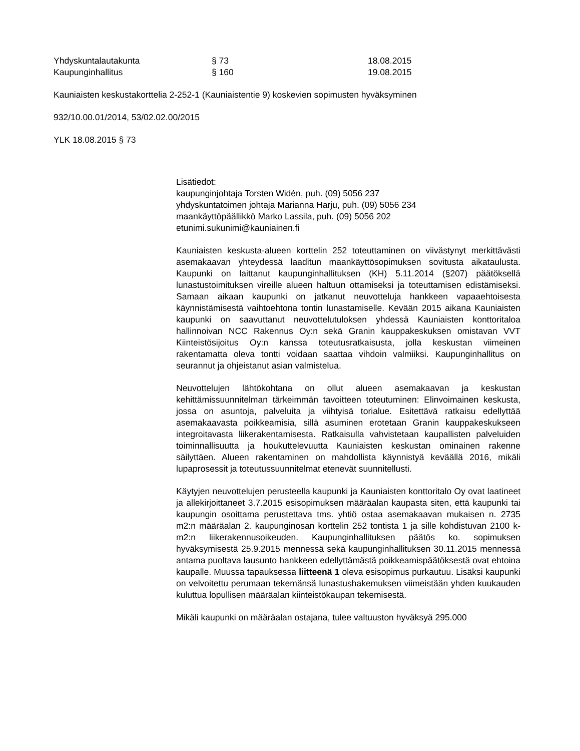Yhdyskuntalautakunta § 73 18.08.2015
Kaupunginhallitus § 160 19.08.2015
Kauniaisten keskustakorttelia 2-252-1 (Kauniaistentie 9) koskevien sopimusten hyväksyminen
932/10.00.01/2014, 53/02.02.00/2015
YLK 18.08.2015 § 73
Lisätiedot:
kaupunginjohtaja Torsten Widén, puh. (09) 5056 237
yhdyskuntatoimen johtaja Marianna Harju, puh. (09) 5056 234
maankäyttöpäällikkö Marko Lassila, puh. (09) 5056 202
etunimi.sukunimi@kauniainen.fi
Kauniaisten keskusta-alueen korttelin 252 toteuttaminen on viivästynyt merkittävästi asemakaavan yhteydessä laaditun maankäyttösopimuksen sovitusta aikataulusta. Kaupunki on laittanut kaupunginhallituksen (KH) 5.11.2014 (§207) päätöksellä lunastustoimituksen vireille alueen haltuun ottamiseksi ja toteuttamisen edistämiseksi. Samaan aikaan kaupunki on jatkanut neuvotteluja hankkeen vapaaehtoisesta käynnistämisestä vaihtoehtona tontin lunastamiselle. Kevään 2015 aikana Kauniaisten kaupunki on saavuttanut neuvottelutuloksen yhdessä Kauniaisten konttoritaloa hallinnoivan NCC Rakennus Oy:n sekä Granin kauppakeskuksen omistavan VVT Kiinteistösijoitus Oy:n kanssa toteutusratkaisusta, jolla keskustan viimeinen rakentamatta oleva tontti voidaan saattaa vihdoin valmiiksi. Kaupunginhallitus on seurannut ja ohjeistanut asian valmistelua.
Neuvottelujen lähtökohtana on ollut alueen asemakaavan ja keskustan kehittämissuunnitelman tärkeimmän tavoitteen toteutuminen: Elinvoimainen keskusta, jossa on asuntoja, palveluita ja viihtyisä torialue. Esitettävä ratkaisu edellyttää asemakaavasta poikkeamisia, sillä asuminen erotetaan Granin kauppakeskukseen integroitavasta liikerakentamisesta. Ratkaisulla vahvistetaan kaupallisten palveluiden toiminnallisuutta ja houkuttelevuutta Kauniaisten keskustan ominainen rakenne säilyttäen. Alueen rakentaminen on mahdollista käynnistyä keväällä 2016, mikäli lupaprosessit ja toteutussuunnitelmat etenevät suunnitellusti.
Käytyjen neuvottelujen perusteella kaupunki ja Kauniaisten konttoritalo Oy ovat laatineet ja allekirjoittaneet 3.7.2015 esisopimuksen määräalan kaupasta siten, että kaupunki tai kaupungin osoittama perustettava tms. yhtiö ostaa asemakaavan mukaisen n. 2735 m2:n määräalan 2. kaupunginosan korttelin 252 tontista 1 ja sille kohdistuvan 2100 k-m2:n liikerakennusoikeuden. Kaupunginhallituksen päätös ko. sopimuksen hyväksymisestä 25.9.2015 mennessä sekä kaupunginhallituksen 30.11.2015 mennessä antama puoltava lausunto hankkeen edellyttämästä poikkeamispäätöksestä ovat ehtoina kaupalle. Muussa tapauksessa liitteenä 1 oleva esisopimus purkautuu. Lisäksi kaupunki on velvoitettu perumaan tekemänsä lunastushakemuksen viimeistään yhden kuukauden kuluttua lopullisen määräalan kiinteistökaupan tekemisestä.
Mikäli kaupunki on määräalan ostajana, tulee valtuuston hyväksyä 295.000